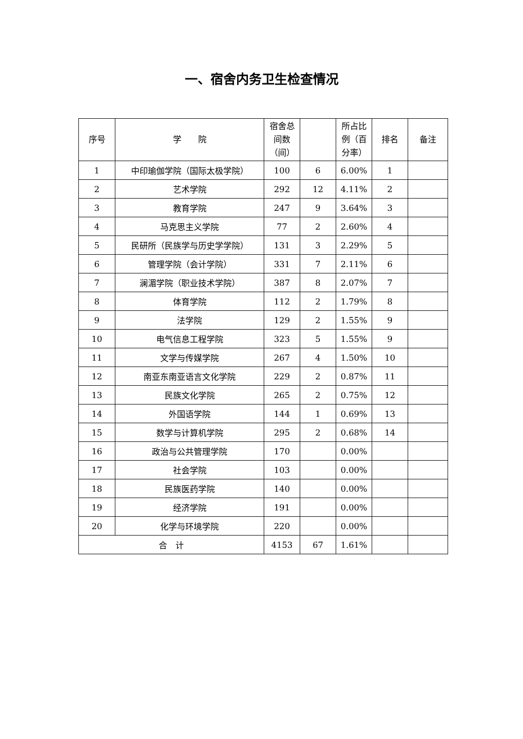一、宿舍内务卫生检查情况
| 序号 | 学 院 | 宿舍总间数（间） | | 所占比例（百分率） | 排名 | 备注 |
| --- | --- | --- | --- | --- | --- | --- |
| 1 | 中印瑜伽学院（国际太极学院） | 100 | 6 | 6.00% | 1 | |
| 2 | 艺术学院 | 292 | 12 | 4.11% | 2 | |
| 3 | 教育学院 | 247 | 9 | 3.64% | 3 | |
| 4 | 马克思主义学院 | 77 | 2 | 2.60% | 4 | |
| 5 | 民研所（民族学与历史学学院） | 131 | 3 | 2.29% | 5 | |
| 6 | 管理学院（会计学院） | 331 | 7 | 2.11% | 6 | |
| 7 | 澜湄学院（职业技术学院） | 387 | 8 | 2.07% | 7 | |
| 8 | 体育学院 | 112 | 2 | 1.79% | 8 | |
| 9 | 法学院 | 129 | 2 | 1.55% | 9 | |
| 10 | 电气信息工程学院 | 323 | 5 | 1.55% | 9 | |
| 11 | 文学与传媒学院 | 267 | 4 | 1.50% | 10 | |
| 12 | 南亚东南亚语言文化学院 | 229 | 2 | 0.87% | 11 | |
| 13 | 民族文化学院 | 265 | 2 | 0.75% | 12 | |
| 14 | 外国语学院 | 144 | 1 | 0.69% | 13 | |
| 15 | 数学与计算机学院 | 295 | 2 | 0.68% | 14 | |
| 16 | 政治与公共管理学院 | 170 | | 0.00% | | |
| 17 | 社会学院 | 103 | | 0.00% | | |
| 18 | 民族医药学院 | 140 | | 0.00% | | |
| 19 | 经济学院 | 191 | | 0.00% | | |
| 20 | 化学与环境学院 | 220 | | 0.00% | | |
| 合 计 | | 4153 | 67 | 1.61% | | |